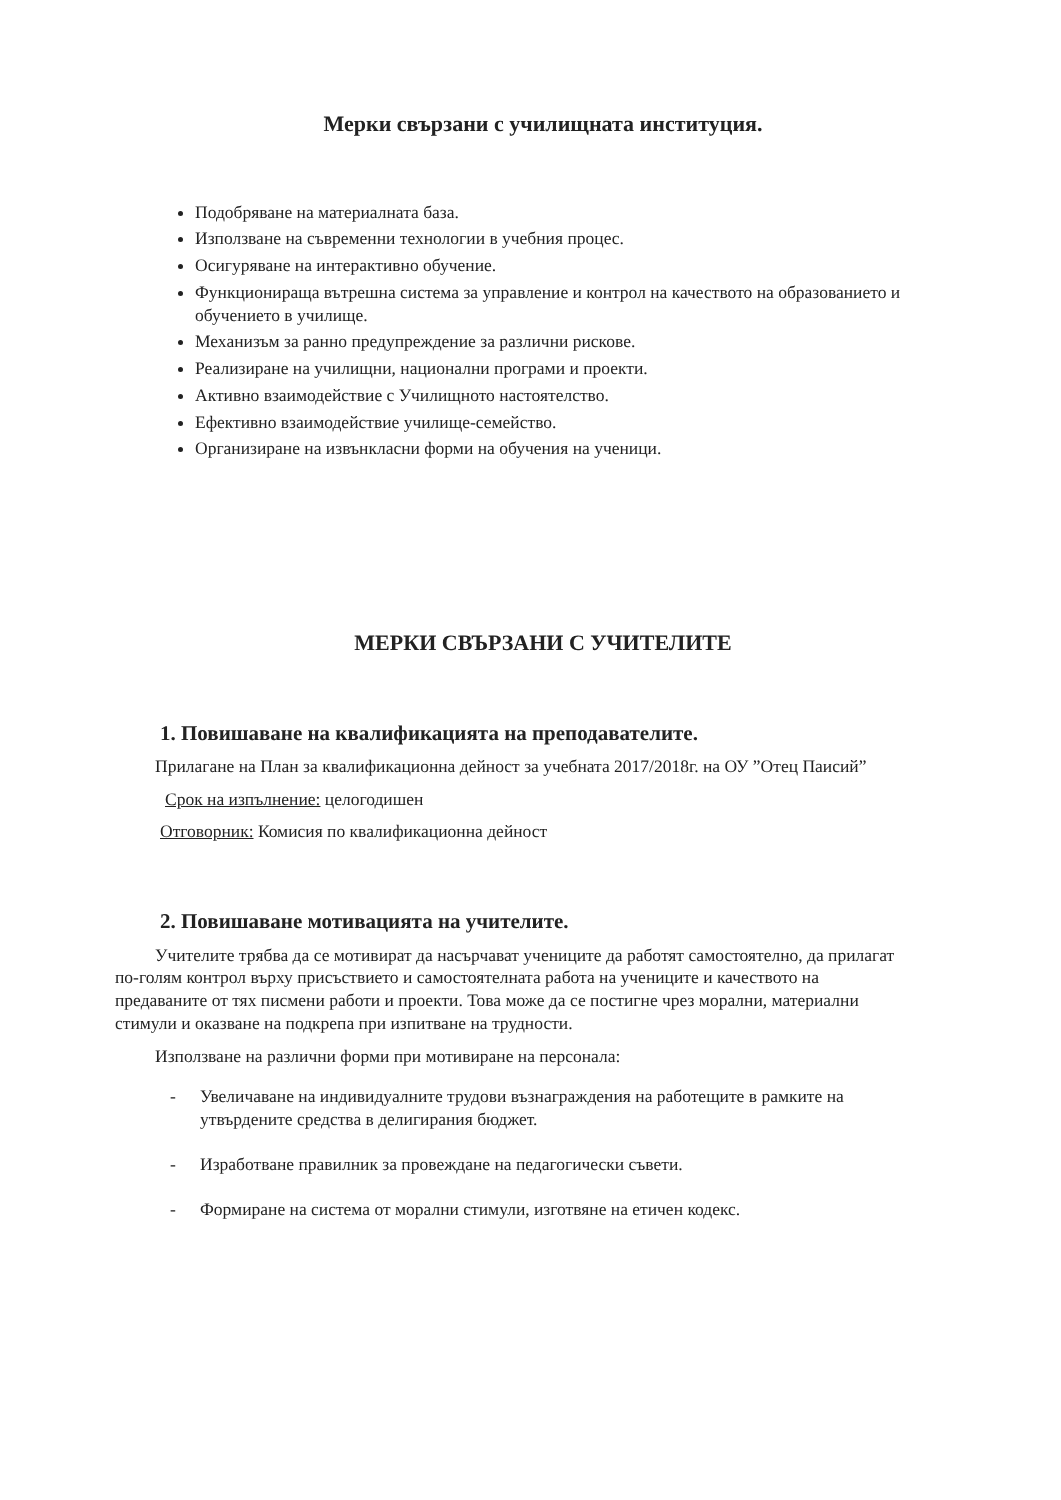Мерки свързани с училищната институция.
Подобряване на материалната база.
Използване на съвременни технологии в учебния процес.
Осигуряване на интерактивно обучение.
Функционираща вътрешна система за управление и контрол на качеството на образованието и обучението в училище.
Механизъм за ранно предупреждение за различни рискове.
Реализиране на училищни, национални програми и проекти.
Активно взаимодействие с Училищното настоятелство.
Ефективно взаимодействие училище-семейство.
Организиране на извънкласни форми на обучения на ученици.
МЕРКИ СВЪРЗАНИ С УЧИТЕЛИТЕ
1. Повишаване на квалификацията на преподавателите.
Прилагане на План за квалификационна дейност за учебната 2017/2018г. на ОУ ”Отец Паисий”
Срок на изпълнение: целогодишен
Отговорник: Комисия по квалификационна дейност
2. Повишаване мотивацията на учителите.
Учителите трябва да се мотивират да насърчават учениците да работят самостоятелно, да прилагат по-голям контрол върху присъствието и самостоятелната работа на учениците и качеството на предаваните от тях писмени работи и проекти. Това може да се постигне чрез морални, материални стимули и оказване на подкрепа при изпитване на трудности.
Използване на различни форми при мотивиране на персонала:
- Увеличаване на индивидуалните трудови възнаграждения на работещите в рамките на утвърдените средства в делигирания бюджет.
- Изработване правилник за провеждане на педагогически съвети.
- Формиране на система от морални стимули, изготвяне на етичен кодекс.